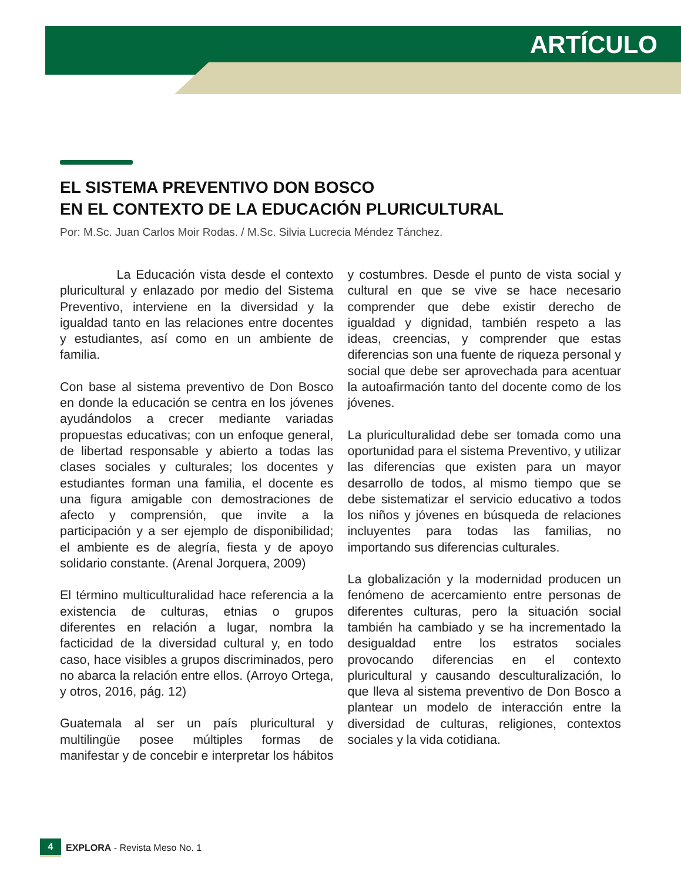ARTÍCULO
EL SISTEMA PREVENTIVO DON BOSCO
EN EL CONTEXTO DE LA EDUCACIÓN PLURICULTURAL
Por: M.Sc. Juan Carlos Moir Rodas. / M.Sc. Silvia Lucrecia Méndez Tánchez.
La Educación vista desde el contexto pluricultural y enlazado por medio del Sistema Preventivo, interviene en la diversidad y la igualdad tanto en las relaciones entre docentes y estudiantes, así como en un ambiente de familia.
Con base al sistema preventivo de Don Bosco en donde la educación se centra en los jóvenes ayudándolos a crecer mediante variadas propuestas educativas; con un enfoque general, de libertad responsable y abierto a todas las clases sociales y culturales; los docentes y estudiantes forman una familia, el docente es una figura amigable con demostraciones de afecto y comprensión, que invite a la participación y a ser ejemplo de disponibilidad; el ambiente es de alegría, fiesta y de apoyo solidario constante. (Arenal Jorquera, 2009)
El término multiculturalidad hace referencia a la existencia de culturas, etnias o grupos diferentes en relación a lugar, nombra la facticidad de la diversidad cultural y, en todo caso, hace visibles a grupos discriminados, pero no abarca la relación entre ellos. (Arroyo Ortega, y otros, 2016, pág. 12)
Guatemala al ser un país pluricultural y multilingüe posee múltiples formas de manifestar y de concebir e interpretar los hábitos y costumbres. Desde el punto de vista social y cultural en que se vive se hace necesario comprender que debe existir derecho de igualdad y dignidad, también respeto a las ideas, creencias, y comprender que estas diferencias son una fuente de riqueza personal y social que debe ser aprovechada para acentuar la autoafirmación tanto del docente como de los jóvenes.
La pluriculturalidad debe ser tomada como una oportunidad para el sistema Preventivo, y utilizar las diferencias que existen para un mayor desarrollo de todos, al mismo tiempo que se debe sistematizar el servicio educativo a todos los niños y jóvenes en búsqueda de relaciones incluyentes para todas las familias, no importando sus diferencias culturales.
La globalización y la modernidad producen un fenómeno de acercamiento entre personas de diferentes culturas, pero la situación social también ha cambiado y se ha incrementado la desigualdad entre los estratos sociales provocando diferencias en el contexto pluricultural y causando desculturalización, lo que lleva al sistema preventivo de Don Bosco a plantear un modelo de interacción entre la diversidad de culturas, religiones, contextos sociales y la vida cotidiana.
4 EXPLORA - Revista Meso No. 1